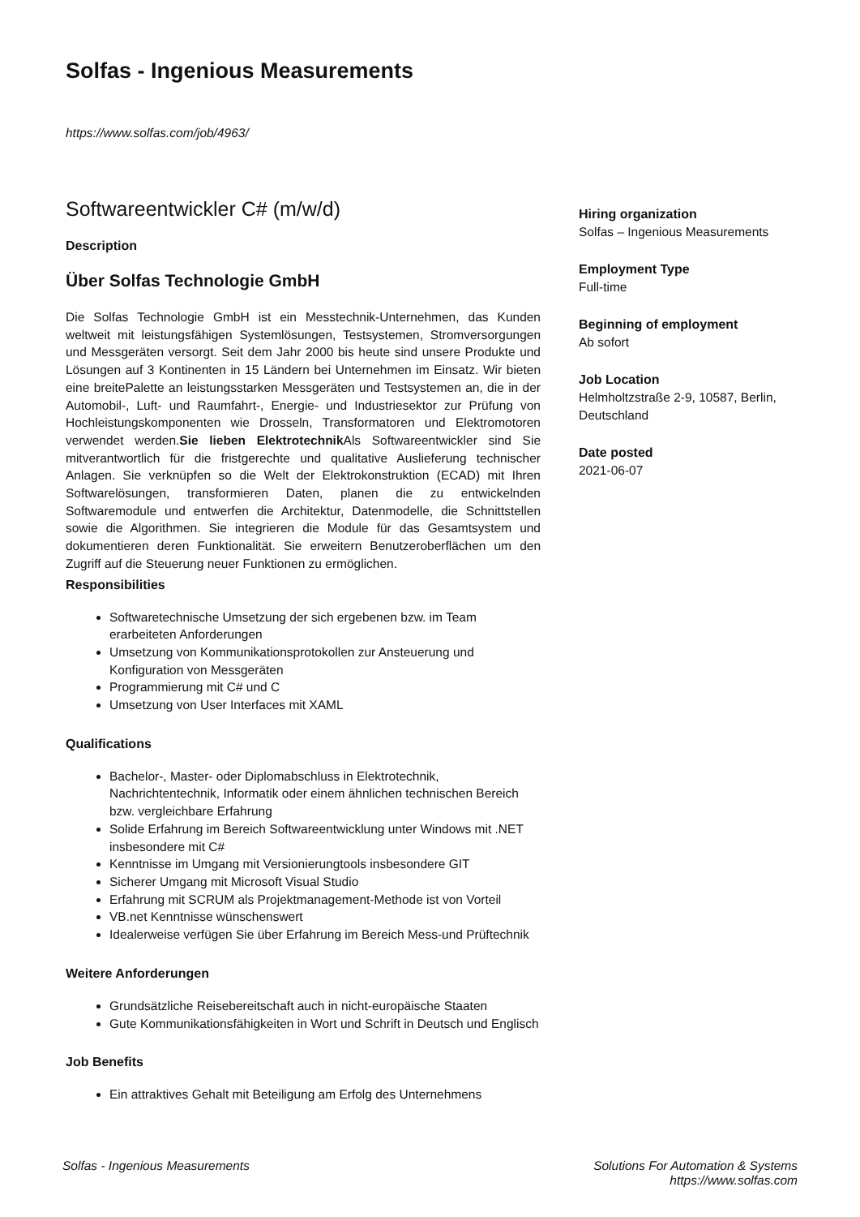Solfas - Ingenious Measurements
https://www.solfas.com/job/4963/
Softwareentwickler C# (m/w/d)
Description
Über Solfas Technologie GmbH
Die Solfas Technologie GmbH ist ein Messtechnik-Unternehmen, das Kunden weltweit mit leistungsfähigen Systemlösungen, Testsystemen, Stromversorgungen und Messgeräten versorgt. Seit dem Jahr 2000 bis heute sind unsere Produkte und Lösungen auf 3 Kontinenten in 15 Ländern bei Unternehmen im Einsatz. Wir bieten eine breitePalette an leistungsstarken Messgeräten und Testsystemen an, die in der Automobil-, Luft- und Raumfahrt-, Energie- und Industriesektor zur Prüfung von Hochleistungskomponenten wie Drosseln, Transformatoren und Elektromotoren verwendet werden.Sie lieben Elektrotechnik Als Softwareentwickler sind Sie mitverantwortlich für die fristgerechte und qualitative Auslieferung technischer Anlagen. Sie verknüpfen so die Welt der Elektrokonstruktion (ECAD) mit Ihren Softwarelösungen, transformieren Daten, planen die zu entwickelnden Softwaremodule und entwerfen die Architektur, Datenmodelle, die Schnittstellen sowie die Algorithmen. Sie integrieren die Module für das Gesamtsystem und dokumentieren deren Funktionalität. Sie erweitern Benutzeroberflächen um den Zugriff auf die Steuerung neuer Funktionen zu ermöglichen.
Responsibilities
Softwaretechnische Umsetzung der sich ergebenen bzw. im Team erarbeiteten Anforderungen
Umsetzung von Kommunikationsprotokollen zur Ansteuerung und Konfiguration von Messgeräten
Programmierung mit C# und C
Umsetzung von User Interfaces mit XAML
Qualifications
Bachelor-, Master- oder Diplomabschluss in Elektrotechnik, Nachrichtentechnik, Informatik oder einem ähnlichen technischen Bereich bzw. vergleichbare Erfahrung
Solide Erfahrung im Bereich Softwareentwicklung unter Windows mit .NET insbesondere mit C#
Kenntnisse im Umgang mit Versionierungtools insbesondere GIT
Sicherer Umgang mit Microsoft Visual Studio
Erfahrung mit SCRUM als Projektmanagement-Methode ist von Vorteil
VB.net Kenntnisse wünschenswert
Idealerweise verfügen Sie über Erfahrung im Bereich Mess-und Prüftechnik
Weitere Anforderungen
Grundsätzliche Reisebereitschaft auch in nicht-europäische Staaten
Gute Kommunikationsfähigkeiten in Wort und Schrift in Deutsch und Englisch
Job Benefits
Ein attraktives Gehalt mit Beteiligung am Erfolg des Unternehmens
Hiring organization
Solfas – Ingenious Measurements
Employment Type
Full-time
Beginning of employment
Ab sofort
Job Location
Helmholtzstraße 2-9, 10587, Berlin, Deutschland
Date posted
2021-06-07
Solfas - Ingenious Measurements
Solutions For Automation & Systems
https://www.solfas.com